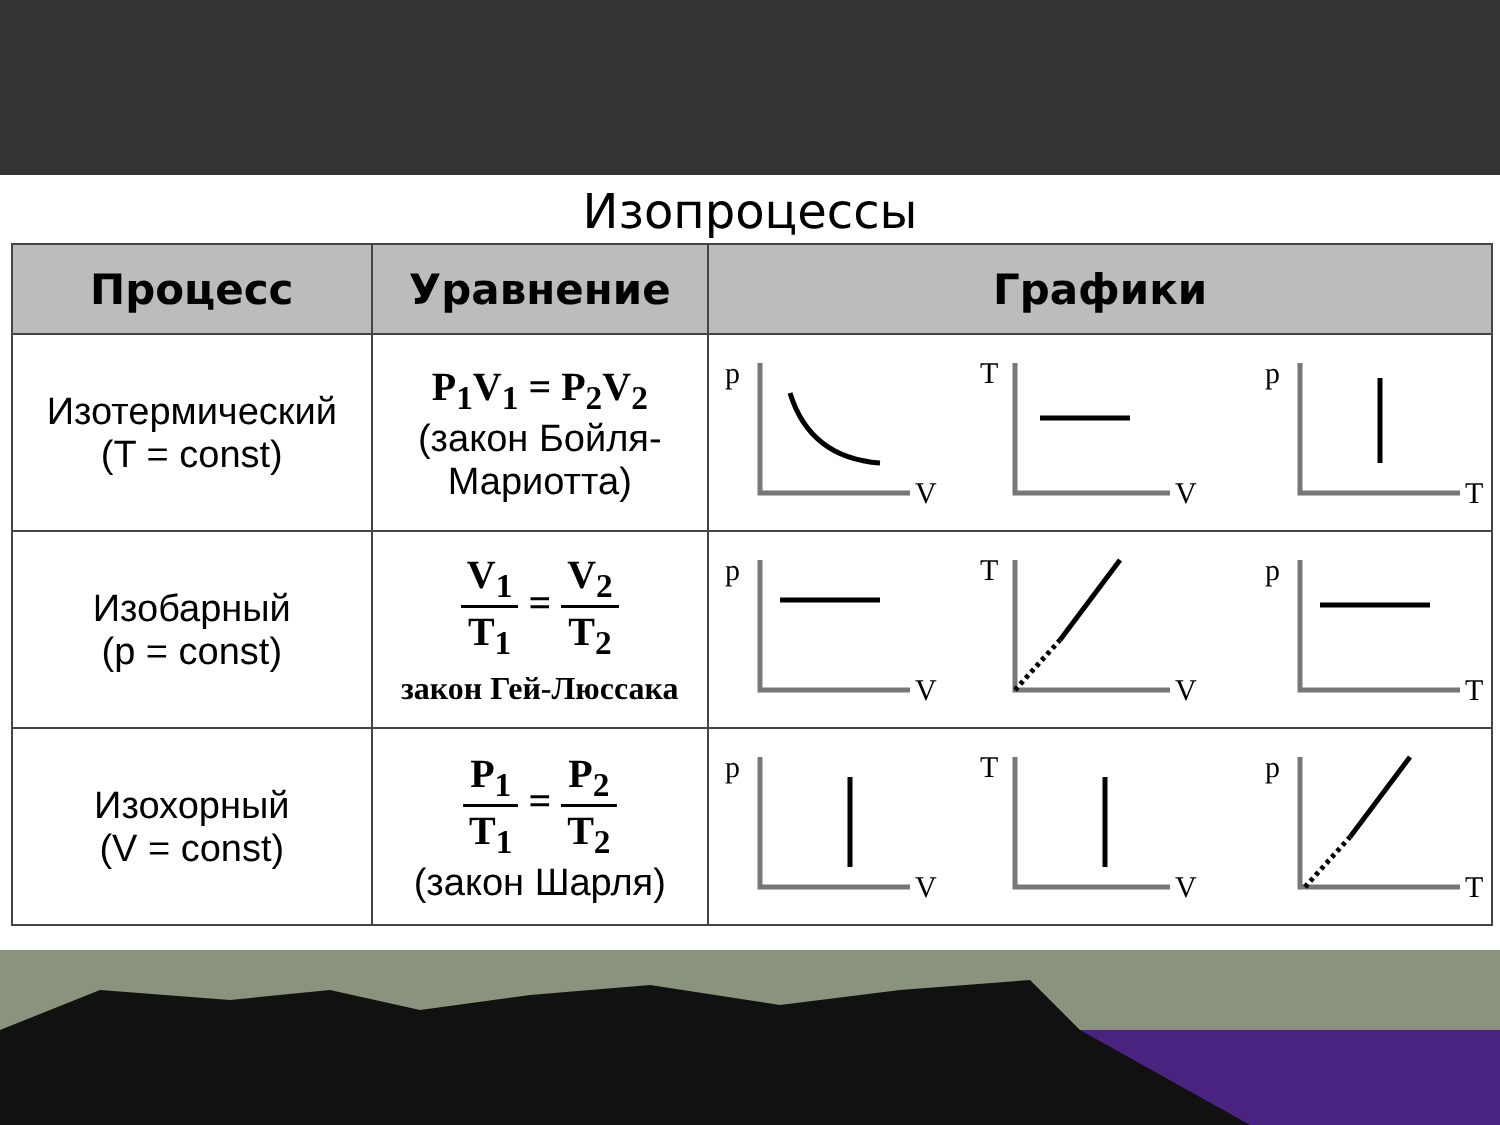Изопроцессы
| Процесс | Уравнение | Графики |
| --- | --- | --- |
| Изотермический (T = const) | P<sub>1</sub>V<sub>1</sub> = P<sub>2</sub>V<sub>2</sub> (закон Бойля- Мариотта) | p V T V p T |
| Изобарный (p = const) | V<sub>1</sub> T<sub>1</sub> = V<sub>2</sub> T<sub>2</sub> закон Гей-Люссака | p V T V p T |
| Изохорный (V = const) | P<sub>1</sub> T<sub>1</sub> = P<sub>2</sub> T<sub>2</sub> (закон Шарля) | p V T V p T |